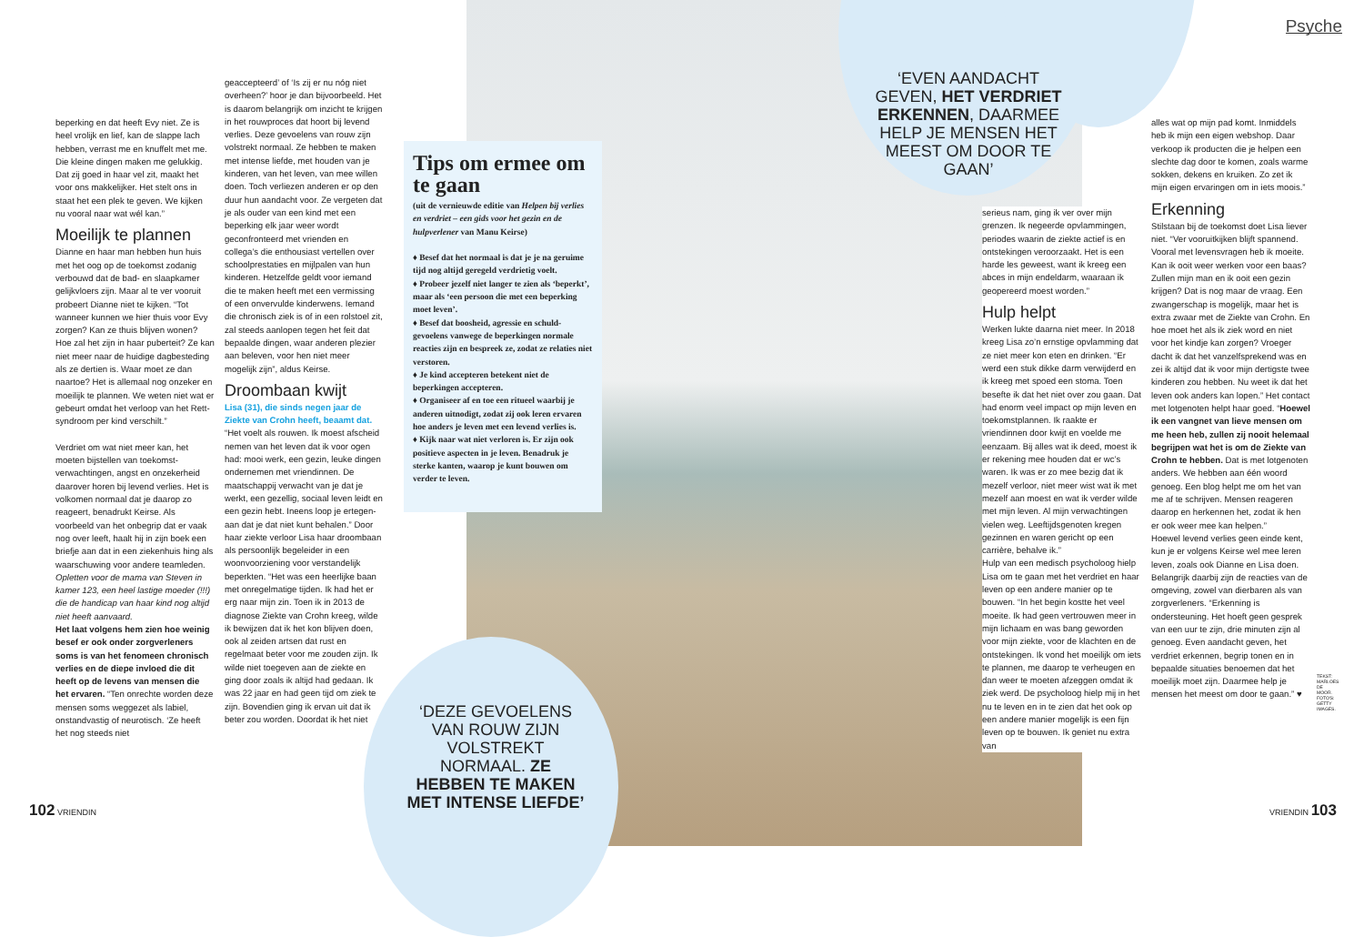Psyche
beperking en dat heeft Evy niet. Ze is heel vrolijk en lief, kan de slappe lach hebben, verrast me en knuffelt met me. Die kleine dingen maken me gelukkig. Dat zij goed in haar vel zit, maakt het voor ons makkelijker. Het stelt ons in staat het een plek te geven. We kijken nu vooral naar wat wél kan.”
Moeilijk te plannen
Dianne en haar man hebben hun huis met het oog op de toekomst zodanig verbouwd dat de bad- en slaapkamer gelijkvloers zijn. Maar al te ver vooruit probeert Dianne niet te kijken. “Tot wanneer kunnen we hier thuis voor Evy zorgen? Kan ze thuis blijven wonen? Hoe zal het zijn in haar puberteit? Ze kan niet meer naar de huidige dagbesteding als ze dertien is. Waar moet ze dan naartoe? Het is allemaal nog onzeker en moeilijk te plannen. We weten niet wat er gebeurt omdat het verloop van het Rett-syndroom per kind verschilt.”
Verdriet om wat niet meer kan, het moeten bijstellen van toekomst-verwachtingen, angst en onzekerheid daarover horen bij levend verlies. Het is volkomen normaal dat je daarop zo reageert, benadrukt Keirse. Als voorbeeld van het onbegrip dat er vaak nog over leeft, haalt hij in zijn boek een briefje aan dat in een ziekenhuis hing als waarschuwing voor andere teamleden. Opletten voor de mama van Steven in kamer 123, een heel lastige moeder (!!!) die de handicap van haar kind nog altijd niet heeft aanvaard.
Het laat volgens hem zien hoe weinig besef er ook onder zorgverleners soms is van het fenomeen chronisch verlies en de diepe invloed die dit heeft op de levens van mensen die het ervaren. “Ten onrechte worden deze mensen soms weggezet als labiel, onstandvastig of neurotisch. ‘Ze heeft het nog steeds niet
geaccepteerd’ of ‘Is zij er nu nóg niet overheen?’ hoor je dan bijvoorbeeld. Het is daarom belangrijk om inzicht te krijgen in het rouwproces dat hoort bij levend verlies. Deze gevoelens van rouw zijn volstrekt normaal. Ze hebben te maken met intense liefde, met houden van je kinderen, van het leven, van mee willen doen. Toch verliezen anderen er op den duur hun aandacht voor. Ze vergeten dat je als ouder van een kind met een beperking elk jaar weer wordt geconfronteerd met vrienden en collega’s die enthousiast vertellen over schoolprestaties en mijlpalen van hun kinderen. Hetzelfde geldt voor iemand die te maken heeft met een vermissing of een onvervulde kinderwens. Iemand die chronisch ziek is of in een rolstoel zit, zal steeds aanlopen tegen het feit dat bepaalde dingen, waar anderen plezier aan beleven, voor hen niet meer mogelijk zijn”, aldus Keirse.
Droombaan kwijt
Lisa (31), die sinds negen jaar de Ziekte van Crohn heeft, beaamt dat.
“Het voelt als rouwen. Ik moest afscheid nemen van het leven dat ik voor ogen had: mooi werk, een gezin, leuke dingen ondernemen met vriendinnen. De maatschappij verwacht van je dat je werkt, een gezellig, sociaal leven leidt en een gezin hebt. Ineens loop je ertegen-aan dat je dat niet kunt behalen.” Door haar ziekte verloor Lisa haar droombaan als persoonlijk begeleider in een woonvoorziening voor verstandelijk beperkten. “Het was een heerlijke baan met onregelmatige tijden. Ik had het er erg naar mijn zin. Toen ik in 2013 de diagnose Ziekte van Crohn kreeg, wilde ik bewijzen dat ik het kon blijven doen, ook al zeiden artsen dat rust en regelmaat beter voor me zouden zijn. Ik wilde niet toegeven aan de ziekte en ging door zoals ik altijd had gedaan. Ik was 22 jaar en had geen tijd om ziek te zijn. Bovendien ging ik ervan uit dat ik beter zou worden. Doordat ik het niet
Tips om ermee om te gaan
(uit de vernieuwde editie van Helpen bij verlies en verdriet – een gids voor het gezin en de hulpverlener van Manu Keirse)
♦ Besef dat het normaal is dat je je na geruime tijd nog altijd geregeld verdrietig voelt.
♦ Probeer jezelf niet langer te zien als ‘beperkt’, maar als ‘een persoon die met een beperking moet leven’.
♦ Besef dat boosheid, agressie en schuld-gevoelens vanwege de beperkingen normale reacties zijn en bespreek ze, zodat ze relaties niet verstoren.
♦ Je kind accepteren betekent niet de beperkingen accepteren.
♦ Organiseer af en toe een ritueel waarbij je anderen uitnodigt, zodat zij ook leren ervaren hoe anders je leven met een levend verlies is.
♦ Kijk naar wat niet verloren is. Er zijn ook positieve aspecten in je leven. Benadruk je sterke kanten, waarop je kunt bouwen om verder te leven.
‘DEZE GEVOELENS VAN ROUW ZIJN VOLSTREKT NORMAAL. ZE HEBBEN TE MAKEN MET INTENSE LIEFDE’
‘EVEN AANDACHT GEVEN, HET VERDRIET ERKENNEN, DAARMEE HELP JE MENSEN HET MEEST OM DOOR TE GAAN’
serieus nam, ging ik ver over mijn grenzen. Ik negeerde opvlammingen, periodes waarin de ziekte actief is en ontstekingen veroorzaakt. Het is een harde les geweest, want ik kreeg een abces in mijn endeldarm, waaraan ik geopereerd moest worden.”
Hulp helpt
Werken lukte daarna niet meer. In 2018 kreeg Lisa zo’n ernstige opvlamming dat ze niet meer kon eten en drinken. “Er werd een stuk dikke darm verwijderd en ik kreeg met spoed een stoma. Toen besefte ik dat het niet over zou gaan. Dat had enorm veel impact op mijn leven en toekomstplannen. Ik raakte er vriendinnen door kwijt en voelde me eenzaam. Bij alles wat ik deed, moest ik er rekening mee houden dat er wc’s waren. Ik was er zo mee bezig dat ik mezelf verloor, niet meer wist wat ik met mezelf aan moest en wat ik verder wilde met mijn leven. Al mijn verwachtingen vielen weg. Leeftijdsgenoten kregen gezinnen en waren gericht op een carrière, behalve ik.”
Hulp van een medisch psycholoog hielp Lisa om te gaan met het verdriet en haar leven op een andere manier op te bouwen. “In het begin kostte het veel moeite. Ik had geen vertrouwen meer in mijn lichaam en was bang geworden voor mijn ziekte, voor de klachten en de ontstekingen. Ik vond het moeilijk om iets te plannen, me daarop te verheugen en dan weer te moeten afzeggen omdat ik ziek werd. De psycholoog hielp mij in het nu te leven en in te zien dat het ook op een andere manier mogelijk is een fijn leven op te bouwen. Ik geniet nu extra van
alles wat op mijn pad komt. Inmiddels heb ik mijn een eigen webshop. Daar verkoop ik producten die je helpen een slechte dag door te komen, zoals warme sokken, dekens en kruiken. Zo zet ik mijn eigen ervaringen om in iets moois.”
Erkenning
Stilstaan bij de toekomst doet Lisa liever niet. “Ver vooruitkijken blijft spannend. Vooral met levensvragen heb ik moeite. Kan ik ooit weer werken voor een baas? Zullen mijn man en ik ooit een gezin krijgen? Dat is nog maar de vraag. Een zwangerschap is mogelijk, maar het is extra zwaar met de Ziekte van Crohn. En hoe moet het als ik ziek word en niet voor het kindje kan zorgen? Vroeger dacht ik dat het vanzelfsprekend was en zei ik altijd dat ik voor mijn dertigste twee kinderen zou hebben. Nu weet ik dat het leven ook anders kan lopen.” Het contact met lotgenoten helpt haar goed. “Hoewel ik een vangnet van lieve mensen om me heen heb, zullen zij nooit helemaal begrijpen wat het is om de Ziekte van Crohn te hebben. Dat is met lotgenoten anders. We hebben aan één woord genoeg. Een blog helpt me om het van me af te schrijven. Mensen reageren daarop en herkennen het, zodat ik hen er ook weer mee kan helpen.”
Hoewel levend verlies geen einde kent, kun je er volgens Keirse wel mee leren leven, zoals ook Dianne en Lisa doen. Belangrijk daarbij zijn de reacties van de omgeving, zowel van dierbaren als van zorgverleners. “Erkenning is ondersteuning. Het hoeft geen gesprek van een uur te zijn, drie minuten zijn al genoeg. Even aandacht geven, het verdriet erkennen, begrip tonen en in bepaalde situaties benoemen dat het moeilijk moet zijn. Daarmee help je mensen het meest om door te gaan.” ♥
TEKST: MARLOES DE MOOR. FOTO'S: GETTY IMAGES.
102 VRIENDIN VRIENDIN 103